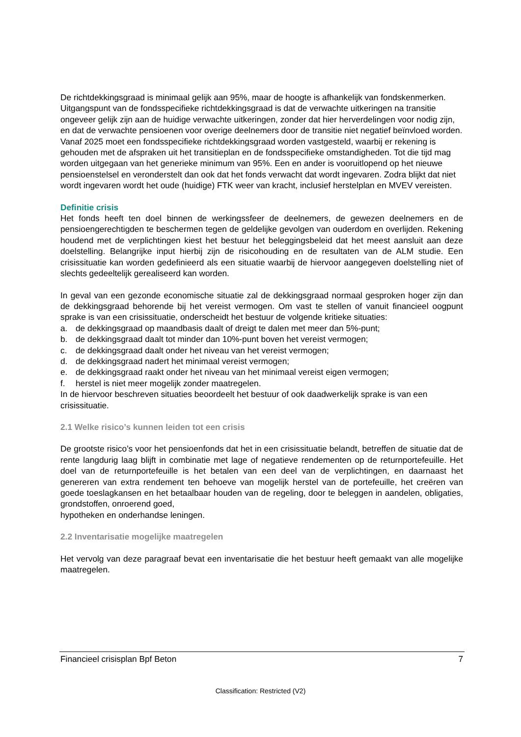De richtdekkingsgraad is minimaal gelijk aan 95%, maar de hoogte is afhankelijk van fondskenmerken. Uitgangspunt van de fondsspecifieke richtdekkingsgraad is dat de verwachte uitkeringen na transitie ongeveer gelijk zijn aan de huidige verwachte uitkeringen, zonder dat hier herverdelingen voor nodig zijn, en dat de verwachte pensioenen voor overige deelnemers door de transitie niet negatief beïnvloed worden. Vanaf 2025 moet een fondsspecifieke richtdekkingsgraad worden vastgesteld, waarbij er rekening is gehouden met de afspraken uit het transitieplan en de fondsspecifieke omstandigheden. Tot die tijd mag worden uitgegaan van het generieke minimum van 95%. Een en ander is vooruitlopend op het nieuwe pensioenstelsel en veronderstelt dan ook dat het fonds verwacht dat wordt ingevaren. Zodra blijkt dat niet wordt ingevaren wordt het oude (huidige) FTK weer van kracht, inclusief herstelplan en MVEV vereisten.
Definitie crisis
Het fonds heeft ten doel binnen de werkingssfeer de deelnemers, de gewezen deelnemers en de pensioengerechtigden te beschermen tegen de geldelijke gevolgen van ouderdom en overlijden. Rekening houdend met de verplichtingen kiest het bestuur het beleggingsbeleid dat het meest aansluit aan deze doelstelling. Belangrijke input hierbij zijn de risicohouding en de resultaten van de ALM studie. Een crisissituatie kan worden gedefinieerd als een situatie waarbij de hiervoor aangegeven doelstelling niet of slechts gedeeltelijk gerealiseerd kan worden.
In geval van een gezonde economische situatie zal de dekkingsgraad normaal gesproken hoger zijn dan de dekkingsgraad behorende bij het vereist vermogen. Om vast te stellen of vanuit financieel oogpunt sprake is van een crisissituatie, onderscheidt het bestuur de volgende kritieke situaties:
a. de dekkingsgraad op maandbasis daalt of dreigt te dalen met meer dan 5%-punt;
b. de dekkingsgraad daalt tot minder dan 10%-punt boven het vereist vermogen;
c. de dekkingsgraad daalt onder het niveau van het vereist vermogen;
d. de dekkingsgraad nadert het minimaal vereist vermogen;
e. de dekkingsgraad raakt onder het niveau van het minimaal vereist eigen vermogen;
f. herstel is niet meer mogelijk zonder maatregelen.
In de hiervoor beschreven situaties beoordeelt het bestuur of ook daadwerkelijk sprake is van een crisissituatie.
2.1 Welke risico’s kunnen leiden tot een crisis
De grootste risico’s voor het pensioenfonds dat het in een crisissituatie belandt, betreffen de situatie dat de rente langdurig laag blijft in combinatie met lage of negatieve rendementen op de returnportefeuille. Het doel van de returnportefeuille is het betalen van een deel van de verplichtingen, en daarnaast het genereren van extra rendement ten behoeve van mogelijk herstel van de portefeuille, het creëren van goede toeslagkansen en het betaalbaar houden van de regeling, door te beleggen in aandelen, obligaties, grondstoffen, onroerend goed,
hypotheken en onderhandse leningen.
2.2 Inventarisatie mogelijke maatregelen
Het vervolg van deze paragraaf bevat een inventarisatie die het bestuur heeft gemaakt van alle mogelijke maatregelen.
Financieel crisisplan Bpf Beton 7
Classification: Restricted (V2)